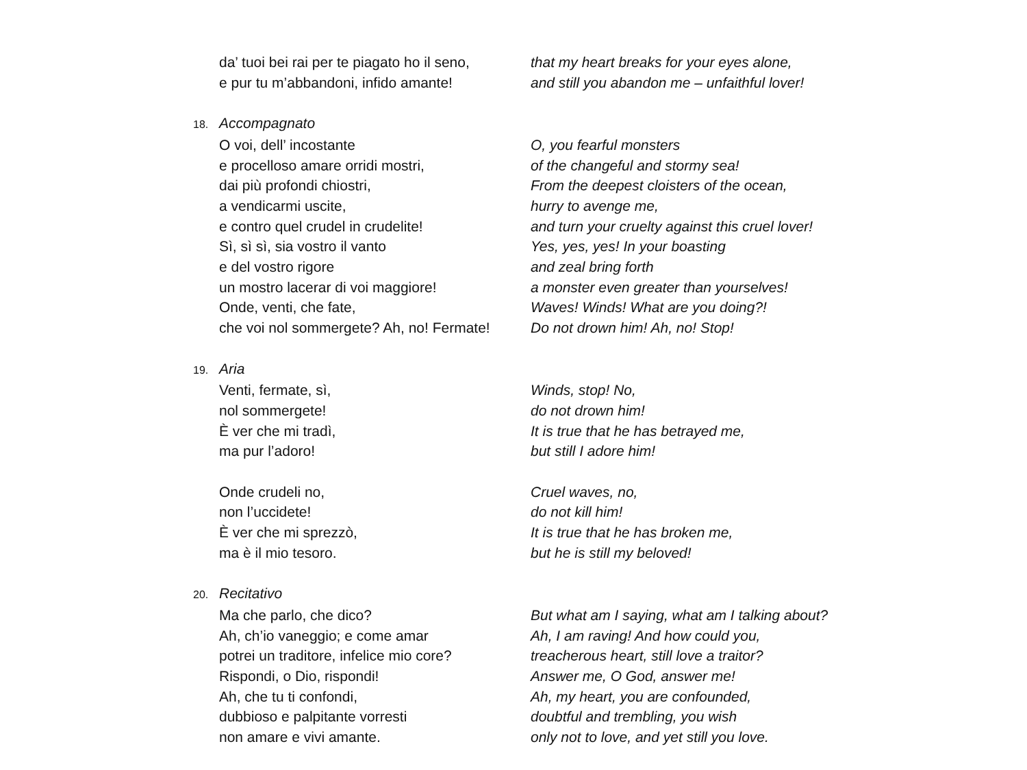da’ tuoi bei rai per te piagato ho il seno,
that my heart breaks for your eyes alone,
e pur tu m’abbandoni, infido amante! and still you abandon me – unfaithful lover!
18.
Accompagnato
O voi, dell’ incostante O, you fearful monsters
e procelloso amare orridi mostri, of the changeful and stormy sea!
dai più profondi chiostri, From the deepest cloisters of the ocean,
a vendicarmi uscite, hurry to avenge me,
e contro quel crudel in crudelite! and turn your cruelty against this cruel lover!
Sì, sì sì, sia vostro il vanto Yes, yes, yes! In your boasting
e del vostro rigore and zeal bring forth
un mostro lacerar di voi maggiore! a monster even greater than yourselves!
Onde, venti, che fate, Waves! Winds! What are you doing?!
che voi nol sommergete? Ah, no! Fermate!
Do not drown him! Ah, no! Stop!
19.
Aria
Venti, fermate, sì, Winds, stop! No,
nol sommergete! do not drown him!
È ver che mi tradì, It is true that he has betrayed me,
ma pur l’adoro! but still I adore him!
Onde crudeli no, Cruel waves, no,
non l’uccidete! do not kill him!
È ver che mi sprezzò, It is true that he has broken me,
ma è il mio tesoro. but he is still my beloved!
20.
Recitativo
Ma che parlo, che dico? But what am I saying, what am I talking about?
Ah, ch’io vaneggio; e come amar Ah, I am raving! And how could you,
potrei un traditore, infelice mio core?
treacherous heart, still love a traitor?
Rispondi, o Dio, rispondi! Answer me, O God, answer me!
Ah, che tu ti confondi, Ah, my heart, you are confounded,
dubbioso e palpitante vorresti doubtful and trembling, you wish
non amare e vivi amante. only not to love, and yet still you love.